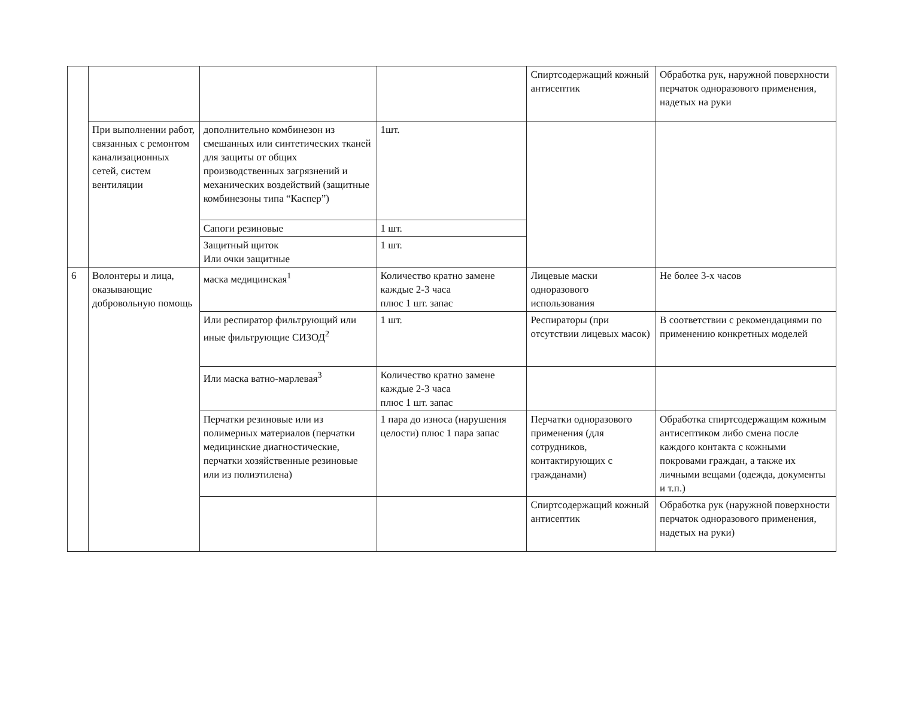| | | | | Спиртсодержащий кожный антисептик | Обработка рук, наружной поверхности перчаток одноразового применения, надетых на руки |
| | При выполнении работ, связанных с ремонтом канализационных сетей, систем вентиляции | дополнительно комбинезон из смешанных или синтетических тканей для защиты от общих производственных загрязнений и механических воздействий (защитные комбинезоны типа “Каспер”) | 1шт. | | |
| | | Сапоги резиновые | 1 шт. | | |
| | | Защитный щиток Или очки защитные | 1 шт. | | |
| 6 | Волонтеры и лица, оказывающие добровольную помощь | маска медицинская<sup>1</sup> | Количество кратно замене каждые 2-3 часа плюс 1 шт. запас | Лицевые маски одноразового использования | Не более 3-х часов |
| | | Или респиратор фильтрующий или иные фильтрующие СИЗОД<sup>2</sup> | 1 шт. | Респираторы (при отсутствии лицевых масок) | В соответствии с рекомендациями по применению конкретных моделей |
| | | Или маска ватно-марлевая<sup>3</sup> | Количество кратно замене каждые 2-3 часа плюс 1 шт. запас | | |
| | | Перчатки резиновые или из полимерных материалов (перчатки медицинские диагностические, перчатки хозяйственные резиновые или из полиэтилена) | 1 пара до износа (нарушения целости) плюс 1 пара запас | Перчатки одноразового применения (для сотрудников, контактирующих с гражданами) | Обработка спиртсодержащим кожным антисептиком либо смена после каждого контакта с кожными покровами граждан, а также их личными вещами (одежда, документы и т.п.) |
| | | | | Спиртсодержащий кожный антисептик | Обработка рук (наружной поверхности перчаток одноразового применения, надетых на руки) |